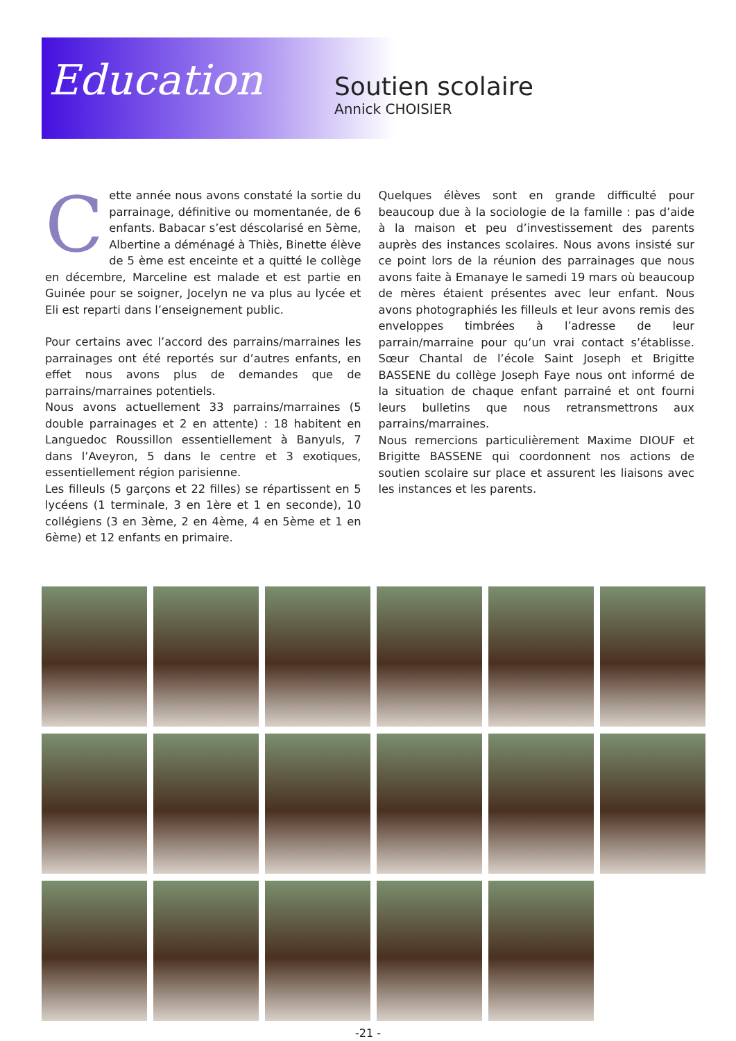Education
Soutien scolaire
Annick CHOISIER
Cette année nous avons constaté la sortie du parrainage, définitive ou momentanée, de 6 enfants. Babacar s’est déscolarisé en 5ème, Albertine a déménagé à Thiès, Binette élève de 5 ème est enceinte et a quitté le collège en décembre, Marceline est malade et est partie en Guinée pour se soigner, Jocelyn ne va plus au lycée et Eli est reparti dans l’enseignement public.
Pour certains avec l’accord des parrains/marraines les parrainages ont été reportés sur d’autres enfants, en effet nous avons plus de demandes que de parrains/marraines potentiels.
Nous avons actuellement 33 parrains/marraines (5 double parrainages et 2 en attente) : 18 habitent en Languedoc Roussillon essentiellement à Banyuls, 7 dans l’Aveyron, 5 dans le centre et 3 exotiques, essentiellement région parisienne.
Les filleuls (5 garçons et 22 filles) se répartissent en 5 lycéens (1 terminale, 3 en 1ère et 1 en seconde), 10 collégiens (3 en 3ème, 2 en 4ème, 4 en 5ème et 1 en 6ème) et 12 enfants en primaire.
Quelques élèves sont en grande difficulté pour beaucoup due à la sociologie de la famille : pas d’aide à la maison et peu d’investissement des parents auprès des instances scolaires. Nous avons insisté sur ce point lors de la réunion des parrainages que nous avons faite à Emanaye le samedi 19 mars où beaucoup de mères étaient présentes avec leur enfant. Nous avons photographiés les filleuls et leur avons remis des enveloppes timbrées à l’adresse de leur parrain/marraine pour qu’un vrai contact s’établisse. Sœur Chantal de l’école Saint Joseph et Brigitte BASSENE du collège Joseph Faye nous ont informé de la situation de chaque enfant parrainé et ont fourni leurs bulletins que nous retransmettrons aux parrains/marraines.
Nous remercions particulièrement Maxime DIOUF et Brigitte BASSENE qui coordonnent nos actions de soutien scolaire sur place et assurent les liaisons avec les instances et les parents.
-21 -